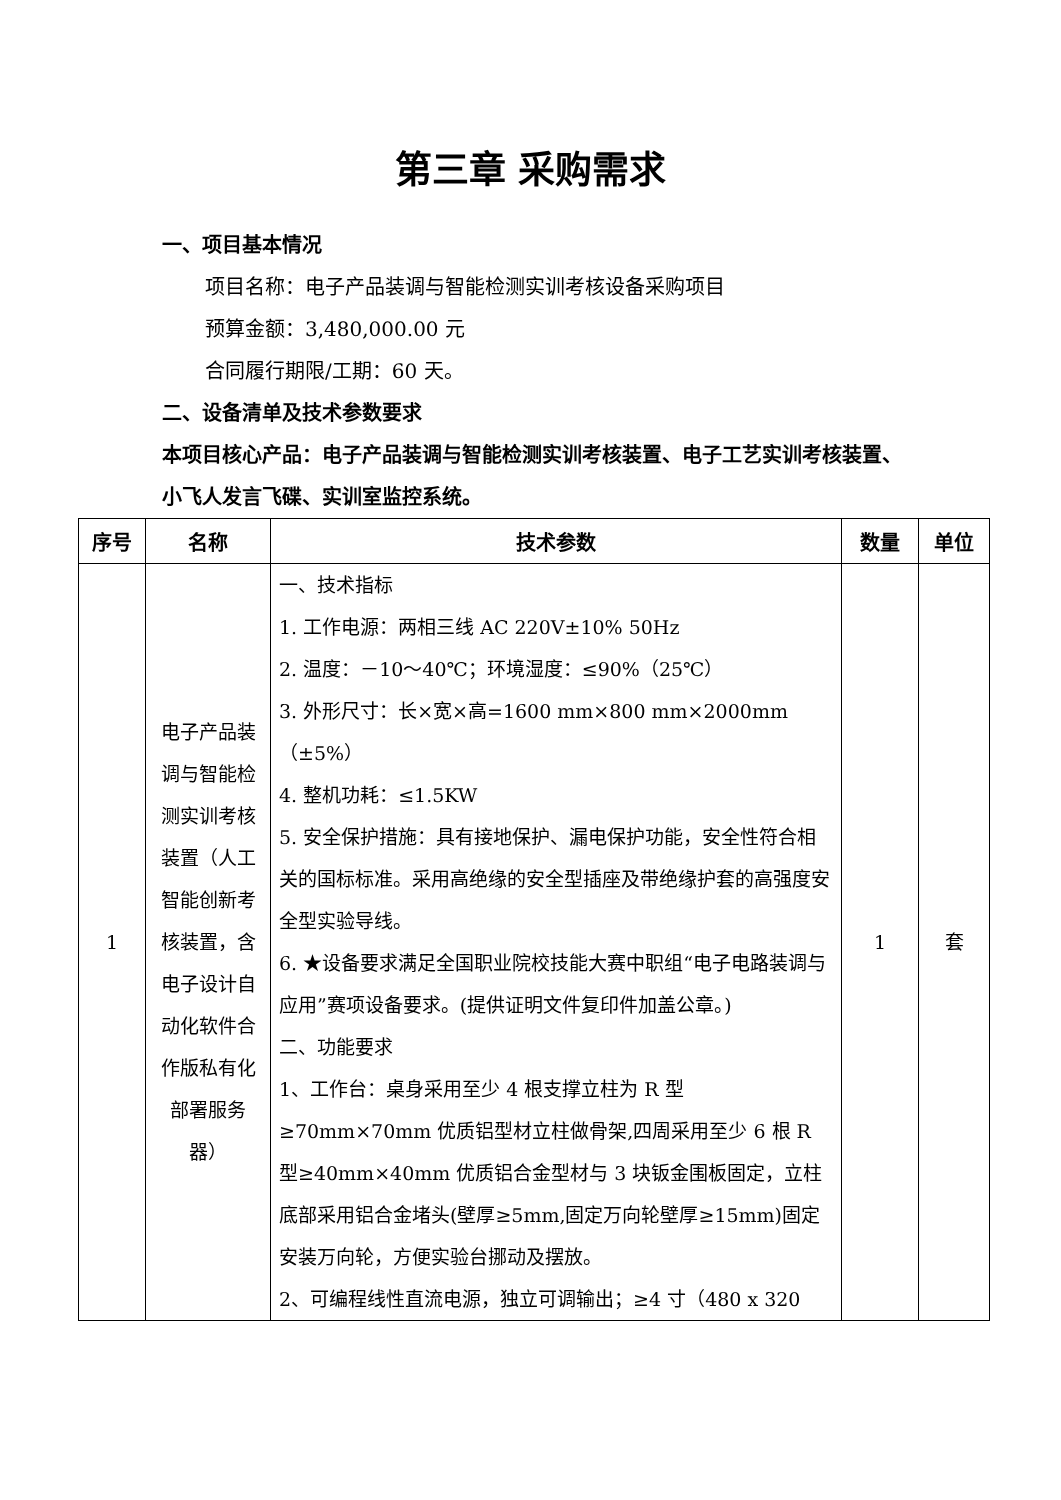第三章 采购需求
一、项目基本情况
项目名称：电子产品装调与智能检测实训考核设备采购项目
预算金额：3,480,000.00 元
合同履行期限/工期：60 天。
二、设备清单及技术参数要求
本项目核心产品：电子产品装调与智能检测实训考核装置、电子工艺实训考核装置、小飞人发言飞碟、实训室监控系统。
| 序号 | 名称 | 技术参数 | 数量 | 单位 |
| --- | --- | --- | --- | --- |
| 1 | 电子产品装调与智能检测实训考核装置（人工智能创新考核装置，含电子设计自动化软件合作版私有化部署服务器） | 一、技术指标 1. 工作电源：两相三线 AC 220V±10% 50Hz 2. 温度：－10～40℃；环境湿度：≤90%（25℃） 3. 外形尺寸：长×宽×高=1600 mm×800 mm×2000mm（±5%） 4. 整机功耗：≤1.5KW 5. 安全保护措施：具有接地保护、漏电保护功能，安全性符合相关的国标标准。采用高绝缘的安全型插座及带绝缘护套的高强度安全型实验导线。 6. ★设备要求满足全国职业院校技能大赛中职组“电子电路装调与应用”赛项设备要求。(提供证明文件复印件加盖公章。) 二、功能要求 1、工作台：桌身采用至少 4 根支撑立柱为 R 型≥70mm×70mm 优质铝型材立柱做骨架,四周采用至少 6 根 R 型≥40mm×40mm 优质铝合金型材与 3 块钣金围板固定，立柱底部采用铝合金堵头(壁厚≥5mm,固定万向轮壁厚≥15mm)固定安装万向轮，方便实验台挪动及摆放。 2、可编程线性直流电源，独立可调输出；≥4 寸（480 x 320 | 1 | 套 |